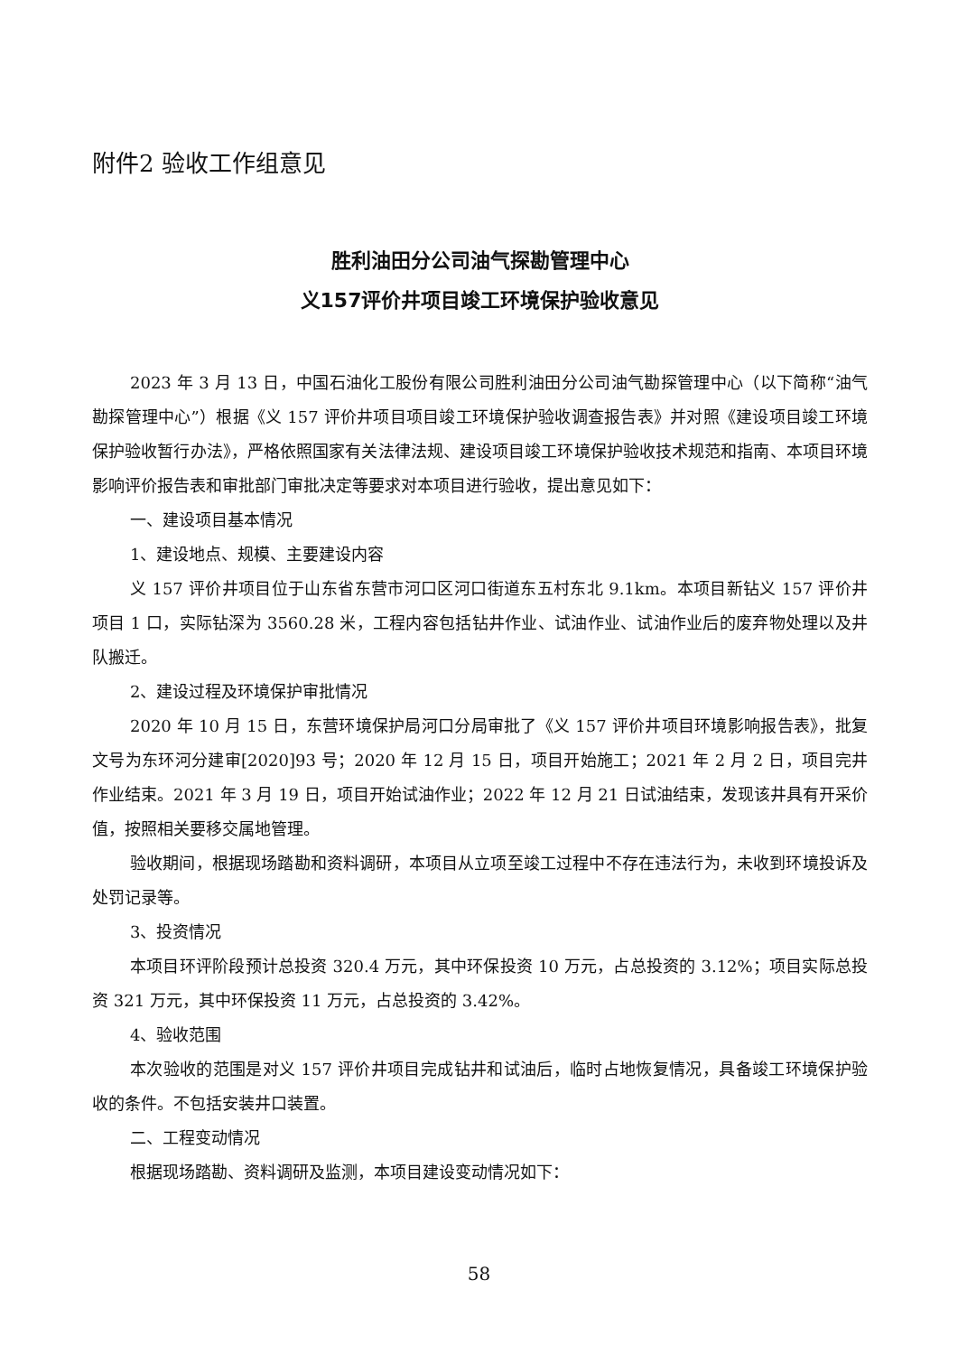附件2 验收工作组意见
胜利油田分公司油气探勘管理中心
义157评价井项目竣工环境保护验收意见
2023 年 3 月 13 日，中国石油化工股份有限公司胜利油田分公司油气勘探管理中心（以下简称“油气勘探管理中心”）根据《义 157 评价井项目项目竣工环境保护验收调查报告表》并对照《建设项目竣工环境保护验收暂行办法》，严格依照国家有关法律法规、建设项目竣工环境保护验收技术规范和指南、本项目环境影响评价报告表和审批部门审批决定等要求对本项目进行验收，提出意见如下：
一、建设项目基本情况
1、建设地点、规模、主要建设内容
义 157 评价井项目位于山东省东营市河口区河口街道东五村东北 9.1km。本项目新钻义 157 评价井项目 1 口，实际钻深为 3560.28 米，工程内容包括钻井作业、试油作业、试油作业后的废弃物处理以及井队搬迁。
2、建设过程及环境保护审批情况
2020 年 10 月 15 日，东营环境保护局河口分局审批了《义 157 评价井项目环境影响报告表》，批复文号为东环河分建审[2020]93 号；2020 年 12 月 15 日，项目开始施工；2021 年 2 月 2 日，项目完井作业结束。2021 年 3 月 19 日，项目开始试油作业；2022 年 12 月 21 日试油结束，发现该井具有开采价值，按照相关要移交属地管理。
验收期间，根据现场踏勘和资料调研，本项目从立项至竣工过程中不存在违法行为，未收到环境投诉及处罚记录等。
3、投资情况
本项目环评阶段预计总投资 320.4 万元，其中环保投资 10 万元，占总投资的 3.12%；项目实际总投资 321 万元，其中环保投资 11 万元，占总投资的 3.42%。
4、验收范围
本次验收的范围是对义 157 评价井项目完成钻井和试油后，临时占地恢复情况，具备竣工环境保护验收的条件。不包括安装井口装置。
二、工程变动情况
根据现场踏勘、资料调研及监测，本项目建设变动情况如下：
58